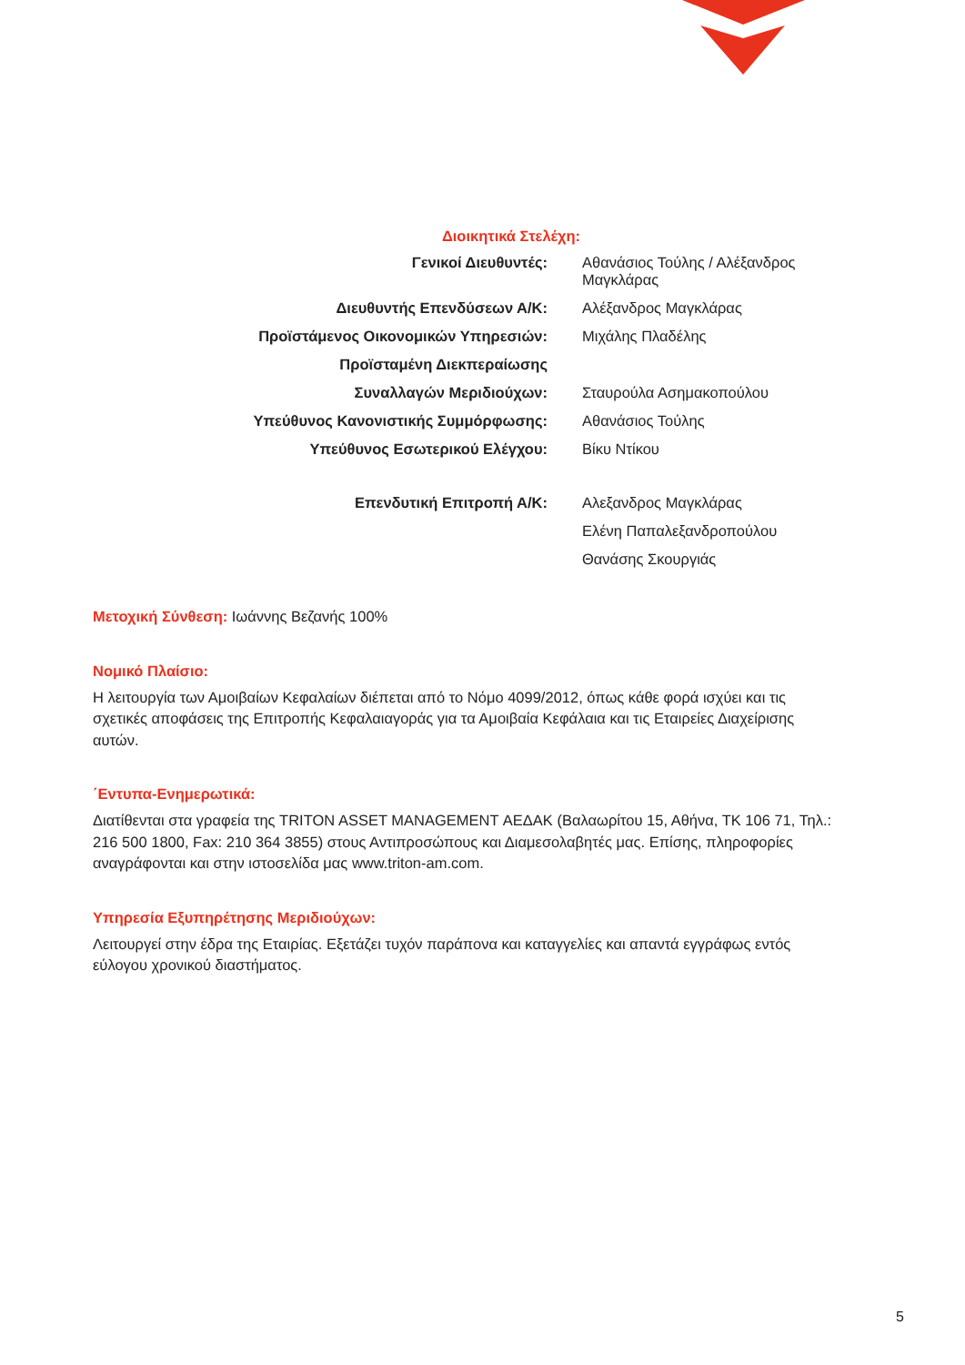Διοικητικά Στελέχη:
| Γενικοί Διευθυντές: | Αθανάσιος Τούλης / Αλέξανδρος Μαγκλάρας |
| Διευθυντής Επενδύσεων Α/Κ: | Αλέξανδρος Μαγκλάρας |
| Προϊστάμενος Οικονομικών Υπηρεσιών: | Μιχάλης Πλαδέλης |
| Προϊσταμένη Διεκπεραίωσης | |
| Συναλλαγών Μεριδιούχων: | Σταυρούλα Ασημακοπούλου |
| Υπεύθυνος Κανονιστικής Συμμόρφωσης: | Αθανάσιος Τούλης |
| Υπεύθυνος Εσωτερικού Ελέγχου: | Βίκυ Ντίκου |
| Επενδυτική Επιτροπή Α/Κ: | Αλεξανδρος Μαγκλάρας |
| | Ελένη Παπαλεξανδροπούλου |
| | Θανάσης Σκουργιάς |
Μετοχική Σύνθεση: Ιωάννης Βεζανής 100%
Νομικό Πλαίσιο:
Η λειτουργία των Αμοιβαίων Κεφαλαίων διέπεται από το Νόμο 4099/2012, όπως κάθε φορά ισχύει και τις σχετικές αποφάσεις της Επιτροπής Κεφαλαιαγοράς για τα Αμοιβαία Κεφάλαια και τις Εταιρείες Διαχείρισης αυτών.
΄Εντυπα-Ενημερωτικά:
Διατίθενται στα γραφεία της TRITON ASSET MANAGEMENT ΑΕΔΑΚ (Βαλαωρίτου 15, Αθήνα, ΤΚ 106 71, Τηλ.: 216 500 1800, Fax: 210 364 3855) στους Αντιπροσώπους και Διαμεσολαβητές μας. Επίσης, πληροφορίες αναγράφονται και στην ιστοσελίδα μας www.triton-am.com.
Υπηρεσία Εξυπηρέτησης Μεριδιούχων:
Λειτουργεί στην έδρα της Εταιρίας. Εξετάζει τυχόν παράπονα και καταγγελίες και απαντά εγγράφως εντός εύλογου χρονικού διαστήματος.
5